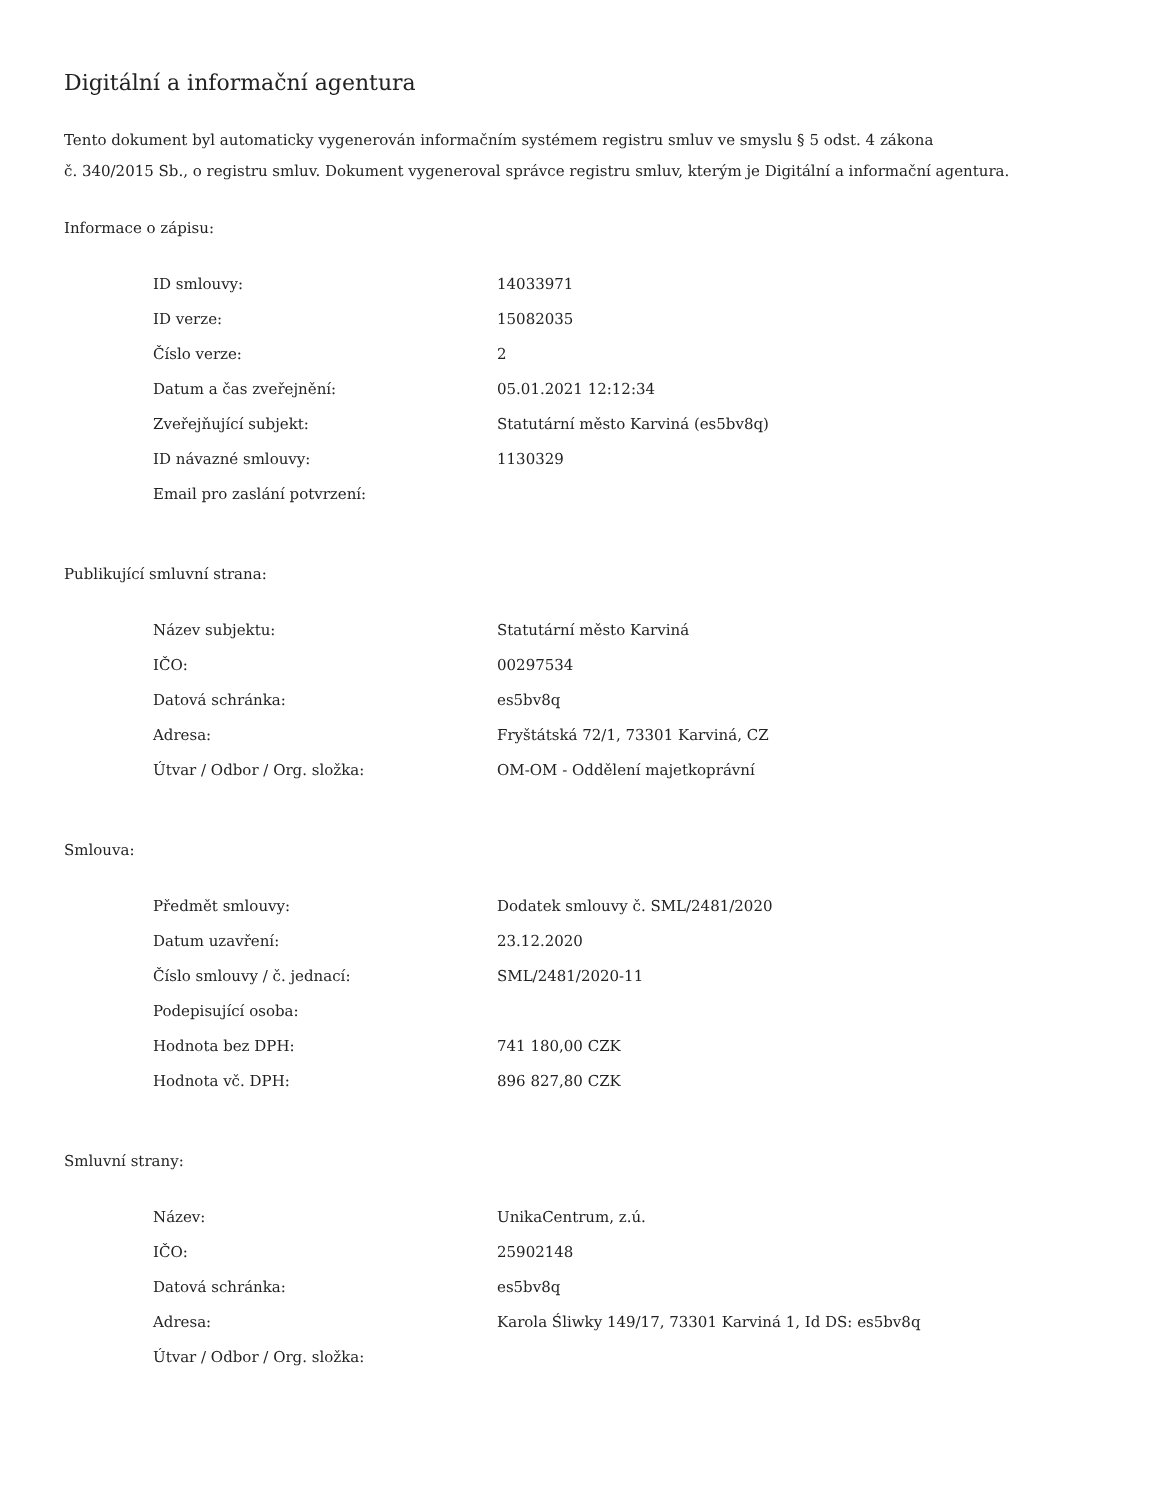Digitální a informační agentura
Tento dokument byl automaticky vygenerován informačním systémem registru smluv ve smyslu § 5 odst. 4 zákona
č. 340/2015 Sb., o registru smluv. Dokument vygeneroval správce registru smluv, kterým je Digitální a informační agentura.
Informace o zápisu:
| ID smlouvy: | 14033971 |
| ID verze: | 15082035 |
| Číslo verze: | 2 |
| Datum a čas zveřejnění: | 05.01.2021 12:12:34 |
| Zveřejňující subjekt: | Statutární město Karviná (es5bv8q) |
| ID návazné smlouvy: | 1130329 |
| Email pro zaslání potvrzení: | |
Publikující smluvní strana:
| Název subjektu: | Statutární město Karviná |
| IČO: | 00297534 |
| Datová schránka: | es5bv8q |
| Adresa: | Fryštátská 72/1, 73301 Karviná, CZ |
| Útvar / Odbor / Org. složka: | OM-OM - Oddělení majetkoprávní |
Smlouva:
| Předmět smlouvy: | Dodatek smlouvy č. SML/2481/2020 |
| Datum uzavření: | 23.12.2020 |
| Číslo smlouvy / č. jednací: | SML/2481/2020-11 |
| Podepisující osoba: | |
| Hodnota bez DPH: | 741 180,00 CZK |
| Hodnota vč. DPH: | 896 827,80 CZK |
Smluvní strany:
| Název: | UnikaCentrum, z.ú. |
| IČO: | 25902148 |
| Datová schránka: | es5bv8q |
| Adresa: | Karola Śliwky 149/17, 73301 Karviná 1, Id DS: es5bv8q |
| Útvar / Odbor / Org. složka: | |